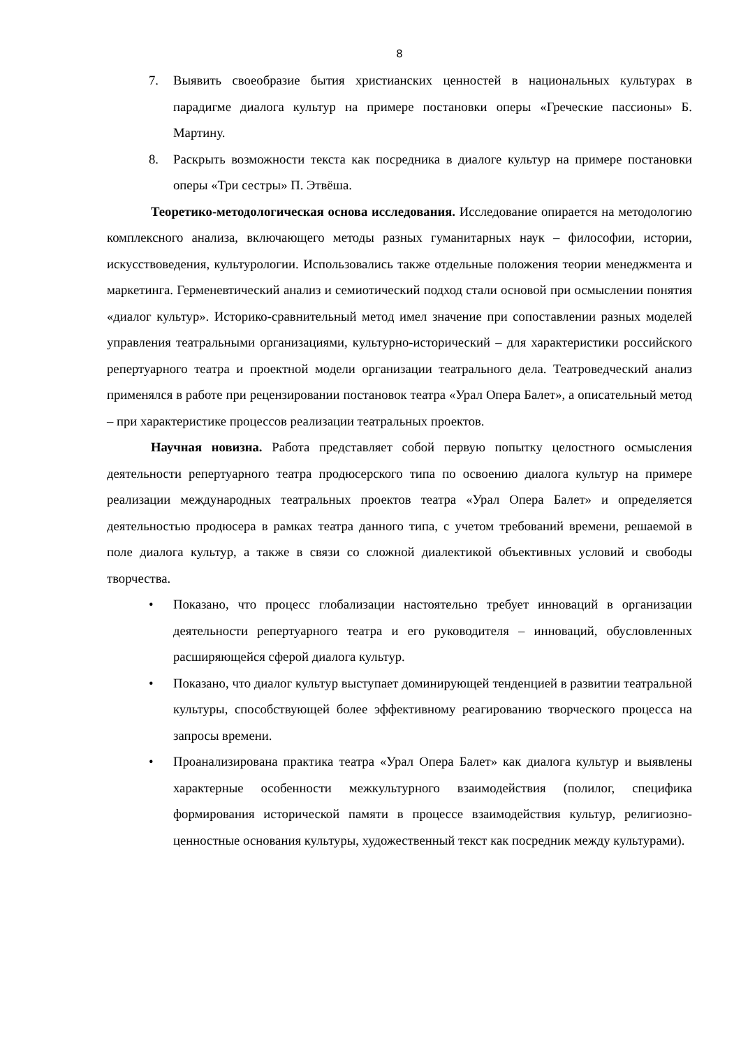8
7. Выявить своеобразие бытия христианских ценностей в национальных культурах в парадигме диалога культур на примере постановки оперы «Греческие пассионы» Б. Мартину.
8. Раскрыть возможности текста как посредника в диалоге культур на примере постановки оперы «Три сестры» П. Этвёша.
Теоретико-методологическая основа исследования. Исследование опирается на методологию комплексного анализа, включающего методы разных гуманитарных наук – философии, истории, искусствоведения, культурологии. Использовались также отдельные положения теории менеджмента и маркетинга. Герменевтический анализ и семиотический подход стали основой при осмыслении понятия «диалог культур». Историко-сравнительный метод имел значение при сопоставлении разных моделей управления театральными организациями, культурно-исторический – для характеристики российского репертуарного театра и проектной модели организации театрального дела. Театроведческий анализ применялся в работе при рецензировании постановок театра «Урал Опера Балет», а описательный метод – при характеристике процессов реализации театральных проектов.
Научная новизна. Работа представляет собой первую попытку целостного осмысления деятельности репертуарного театра продюсерского типа по освоению диалога культур на примере реализации международных театральных проектов театра «Урал Опера Балет» и определяется деятельностью продюсера в рамках театра данного типа, с учетом требований времени, решаемой в поле диалога культур, а также в связи со сложной диалектикой объективных условий и свободы творчества.
• Показано, что процесс глобализации настоятельно требует инноваций в организации деятельности репертуарного театра и его руководителя – инноваций, обусловленных расширяющейся сферой диалога культур.
• Показано, что диалог культур выступает доминирующей тенденцией в развитии театральной культуры, способствующей более эффективному реагированию творческого процесса на запросы времени.
• Проанализирована практика театра «Урал Опера Балет» как диалога культур и выявлены характерные особенности межкультурного взаимодействия (полилог, специфика формирования исторической памяти в процессе взаимодействия культур, религиозно-ценностные основания культуры, художественный текст как посредник между культурами).